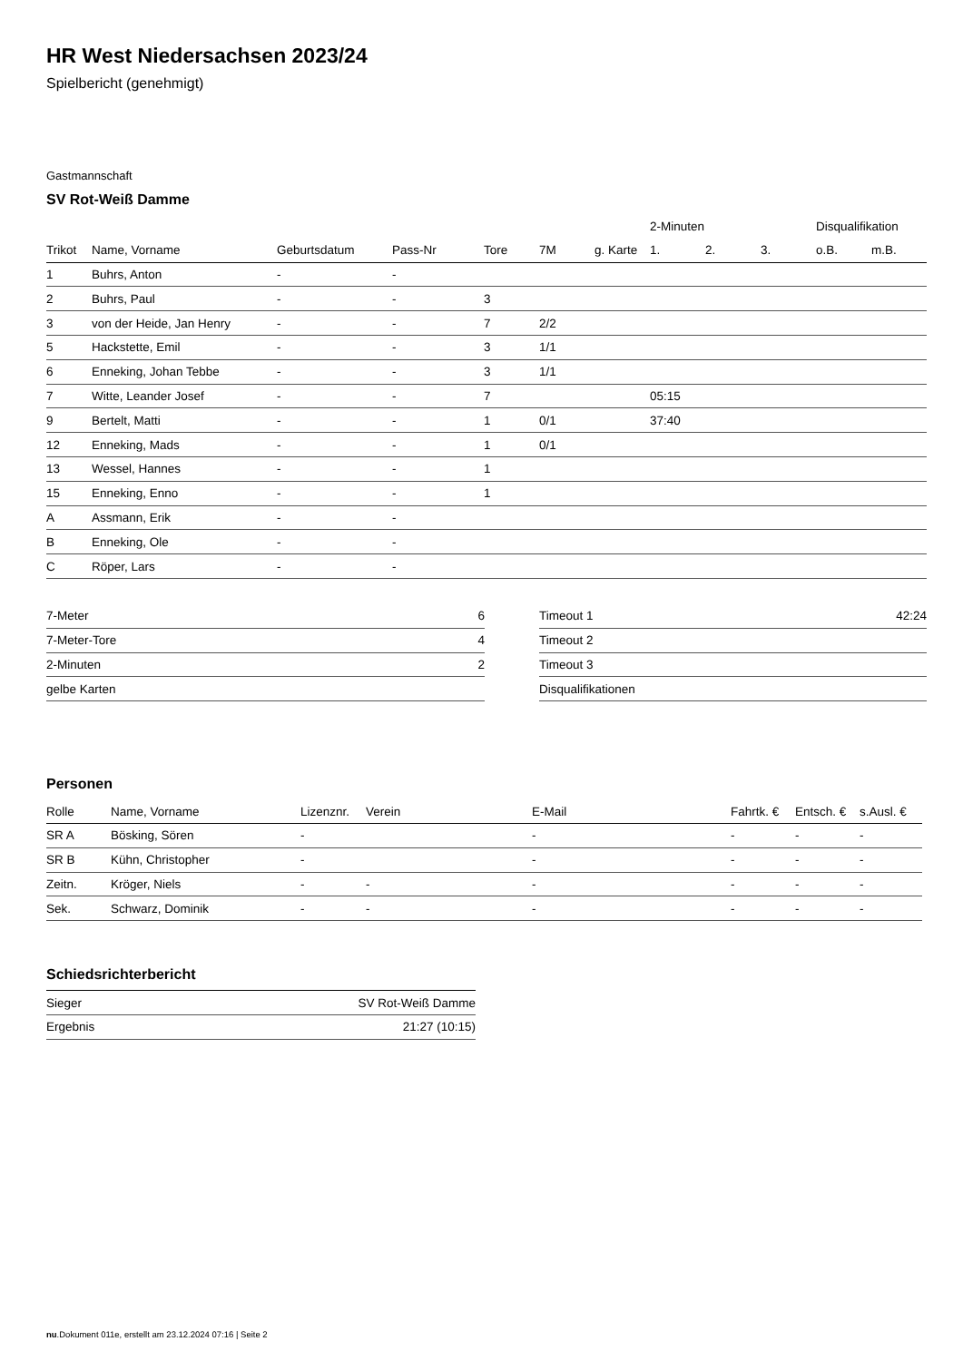HR West Niedersachsen 2023/24
Spielbericht (genehmigt)
Gastmannschaft
SV Rot-Weiß Damme
| | | | | | | | 2-Minuten | | | Disqualifikation | |
| --- | --- | --- | --- | --- | --- | --- | --- | --- | --- | --- | --- |
| Trikot | Name, Vorname | Geburtsdatum | Pass-Nr | Tore | 7M | g. Karte | 1. | 2. | 3. | o.B. | m.B. |
| 1 | Buhrs, Anton | - | - | | | | | | | | |
| 2 | Buhrs, Paul | - | - | 3 | | | | | | | |
| 3 | von der Heide, Jan Henry | - | - | 7 | 2/2 | | | | | | |
| 5 | Hackstette, Emil | - | - | 3 | 1/1 | | | | | | |
| 6 | Enneking, Johan Tebbe | - | - | 3 | 1/1 | | | | | | |
| 7 | Witte, Leander Josef | - | - | 7 | | | 05:15 | | | | |
| 9 | Bertelt, Matti | - | - | 1 | 0/1 | | 37:40 | | | | |
| 12 | Enneking, Mads | - | - | 1 | 0/1 | | | | | | |
| 13 | Wessel, Hannes | - | - | 1 | | | | | | | |
| 15 | Enneking, Enno | - | - | 1 | | | | | | | |
| A | Assmann, Erik | - | - | | | | | | | | |
| B | Enneking, Ole | - | - | | | | | | | | |
| C | Röper, Lars | - | - | | | | | | | | |
| 7-Meter | 6 |
| 7-Meter-Tore | 4 |
| 2-Minuten | 2 |
| gelbe Karten | |
| Timeout 1 | 42:24 |
| Timeout 2 | |
| Timeout 3 | |
| Disqualifikationen | |
Personen
| Rolle | Name, Vorname | Lizenznr. | Verein | E-Mail | Fahrtk. € | Entsch. € | s.Ausl. € |
| --- | --- | --- | --- | --- | --- | --- | --- |
| SR A | Bösking, Sören | - | | - | - | - | - |
| SR B | Kühn, Christopher | - | | - | - | - | - |
| Zeitn. | Kröger, Niels | - | - | - | - | - | - |
| Sek. | Schwarz, Dominik | - | - | - | - | - | - |
Schiedsrichterbericht
| Sieger | SV Rot-Weiß Damme |
| Ergebnis | 21:27 (10:15) |
nu.Dokument 011e, erstellt am 23.12.2024 07:16 | Seite 2